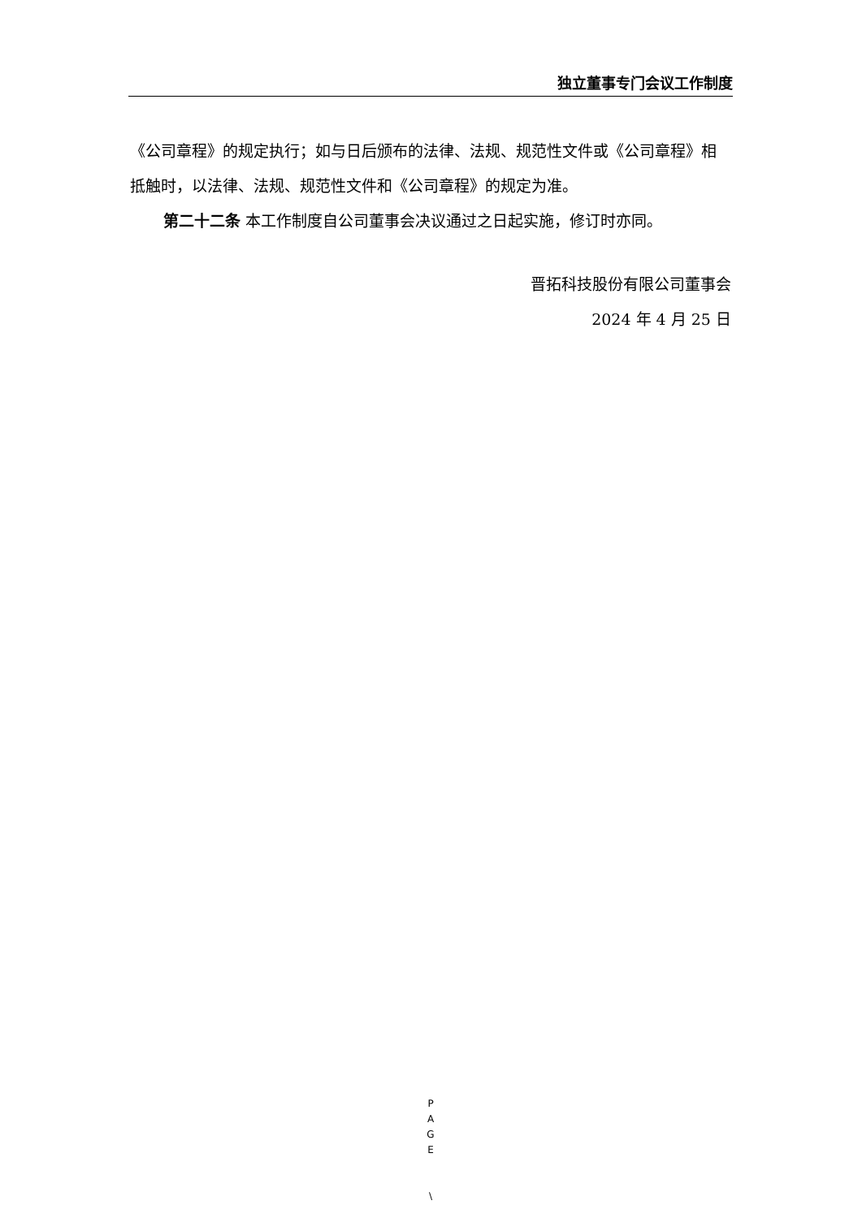独立董事专门会议工作制度
《公司章程》的规定执行；如与日后颁布的法律、法规、规范性文件或《公司章程》相抵触时，以法律、法规、规范性文件和《公司章程》的规定为准。
第二十二条 本工作制度自公司董事会决议通过之日起实施，修订时亦同。
晋拓科技股份有限公司董事会
2024 年 4 月 25 日
P
A
G
E
\